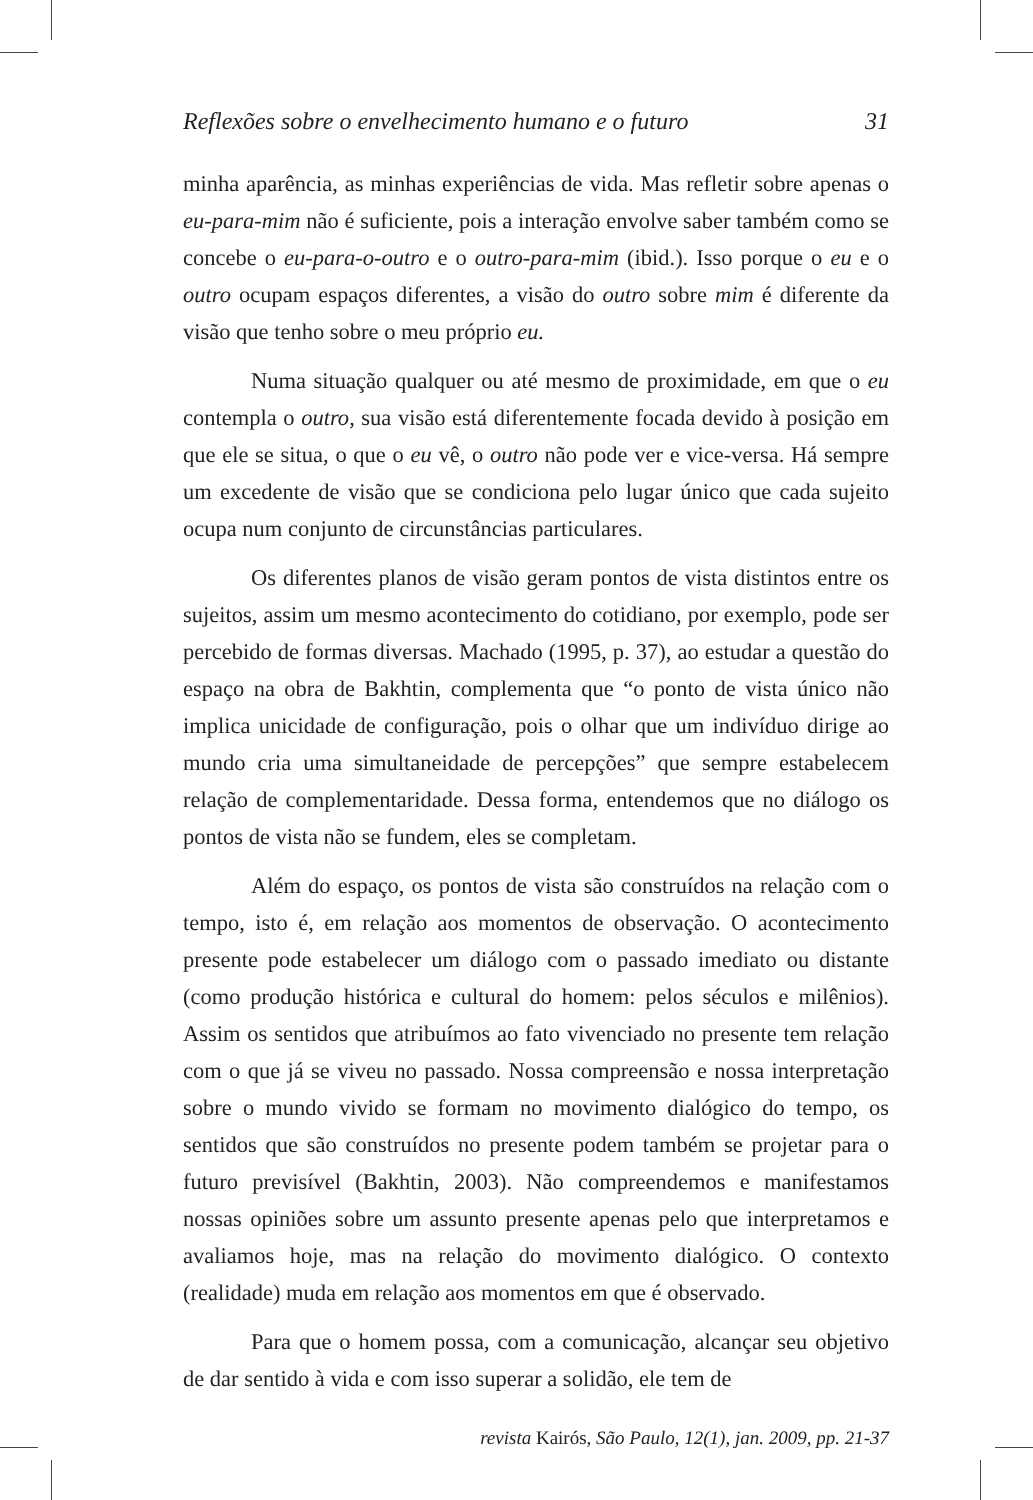Reflexões sobre o envelhecimento humano e o futuro 31
minha aparência, as minhas experiências de vida. Mas refletir sobre apenas o eu-para-mim não é suficiente, pois a interação envolve saber também como se concebe o eu-para-o-outro e o outro-para-mim (ibid.). Isso porque o eu e o outro ocupam espaços diferentes, a visão do outro sobre mim é diferente da visão que tenho sobre o meu próprio eu.
Numa situação qualquer ou até mesmo de proximidade, em que o eu contempla o outro, sua visão está diferentemente focada devido à posição em que ele se situa, o que o eu vê, o outro não pode ver e vice-versa. Há sempre um excedente de visão que se condiciona pelo lugar único que cada sujeito ocupa num conjunto de circunstâncias particulares.
Os diferentes planos de visão geram pontos de vista distintos entre os sujeitos, assim um mesmo acontecimento do cotidiano, por exemplo, pode ser percebido de formas diversas. Machado (1995, p. 37), ao estudar a questão do espaço na obra de Bakhtin, complementa que “o ponto de vista único não implica unicidade de configuração, pois o olhar que um indivíduo dirige ao mundo cria uma simultaneidade de percepções” que sempre estabelecem relação de complementaridade. Dessa forma, entendemos que no diálogo os pontos de vista não se fundem, eles se completam.
Além do espaço, os pontos de vista são construídos na relação com o tempo, isto é, em relação aos momentos de observação. O acontecimento presente pode estabelecer um diálogo com o passado imediato ou distante (como produção histórica e cultural do homem: pelos séculos e milênios). Assim os sentidos que atribuímos ao fato vivenciado no presente tem relação com o que já se viveu no passado. Nossa compreensão e nossa interpretação sobre o mundo vivido se formam no movimento dialógico do tempo, os sentidos que são construídos no presente podem também se projetar para o futuro previsível (Bakhtin, 2003). Não compreendemos e manifestamos nossas opiniões sobre um assunto presente apenas pelo que interpretamos e avaliamos hoje, mas na relação do movimento dialógico. O contexto (realidade) muda em relação aos momentos em que é observado.
Para que o homem possa, com a comunicação, alcançar seu objetivo de dar sentido à vida e com isso superar a solidão, ele tem de
revista Kairós, São Paulo, 12(1), jan. 2009, pp. 21-37